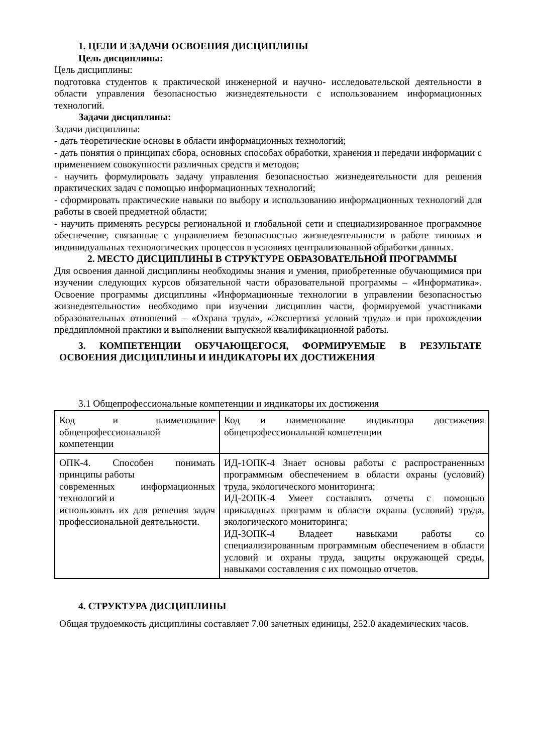1. ЦЕЛИ И ЗАДАЧИ ОСВОЕНИЯ ДИСЦИПЛИНЫ
Цель дисциплины:
Цель дисциплины:
подготовка студентов к практической инженерной и научно- исследовательской деятельности в области управления безопасностью жизнедеятельности с использованием информационных технологий.
Задачи дисциплины:
Задачи дисциплины:
- дать теоретические основы в области информационных технологий;
- дать понятия о принципах сбора, основных способах обработки, хранения и передачи информации с применением совокупности различных средств и методов;
- научить формулировать задачу управления безопасностью жизнедеятельности для решения практических задач с помощью информационных технологий;
- сформировать практические навыки по выбору и использованию информационных технологий для работы в своей предметной области;
- научить применять ресурсы региональной и глобальной сети и специализированное программное обеспечение, связанные с управлением безопасностью жизнедеятельности в работе типовых и индивидуальных технологических процессов в условиях централизованной обработки данных.
2. МЕСТО ДИСЦИПЛИНЫ В СТРУКТУРЕ ОБРАЗОВАТЕЛЬНОЙ ПРОГРАММЫ
Для освоения данной дисциплины необходимы знания и умения, приобретенные обучающимися при изучении следующих курсов обязательной части образовательной программы – «Информатика». Освоение программы дисциплины «Информационные технологии в управлении безопасностью жизнедеятельности» необходимо при изучении дисциплин части, формируемой участниками образовательных отношений – «Охрана труда», «Экспертиза условий труда» и при прохождении преддипломной практики и выполнении выпускной квалификационной работы.
3. КОМПЕТЕНЦИИ ОБУЧАЮЩЕГОСЯ, ФОРМИРУЕМЫЕ В РЕЗУЛЬТАТЕ ОСВОЕНИЯ ДИСЦИПЛИНЫ И ИНДИКАТОРЫ ИХ ДОСТИЖЕНИЯ
3.1 Общепрофессиональные компетенции и индикаторы их достижения
| Код и наименование общепрофессиональной компетенции | Код и наименование индикатора достижения общепрофессиональной компетенции |
| ОПК-4. Способен понимать принципы работы современных информационных технологий и использовать их для решения задач профессиональной деятельности. | ИД-1ОПК-4 Знает основы работы с распространенным программным обеспечением в области охраны (условий) труда, экологического мониторинга; ИД-2ОПК-4 Умеет составлять отчеты с помощью прикладных программ в области охраны (условий) труда, экологического мониторинга; ИД-3ОПК-4 Владеет навыками работы со специализированным программным обеспечением в области условий и охраны труда, защиты окружающей среды, навыками составления с их помощью отчетов. |
4. СТРУКТУРА ДИСЦИПЛИНЫ
Общая трудоемкость дисциплины составляет 7.00 зачетных единицы, 252.0 академических часов.